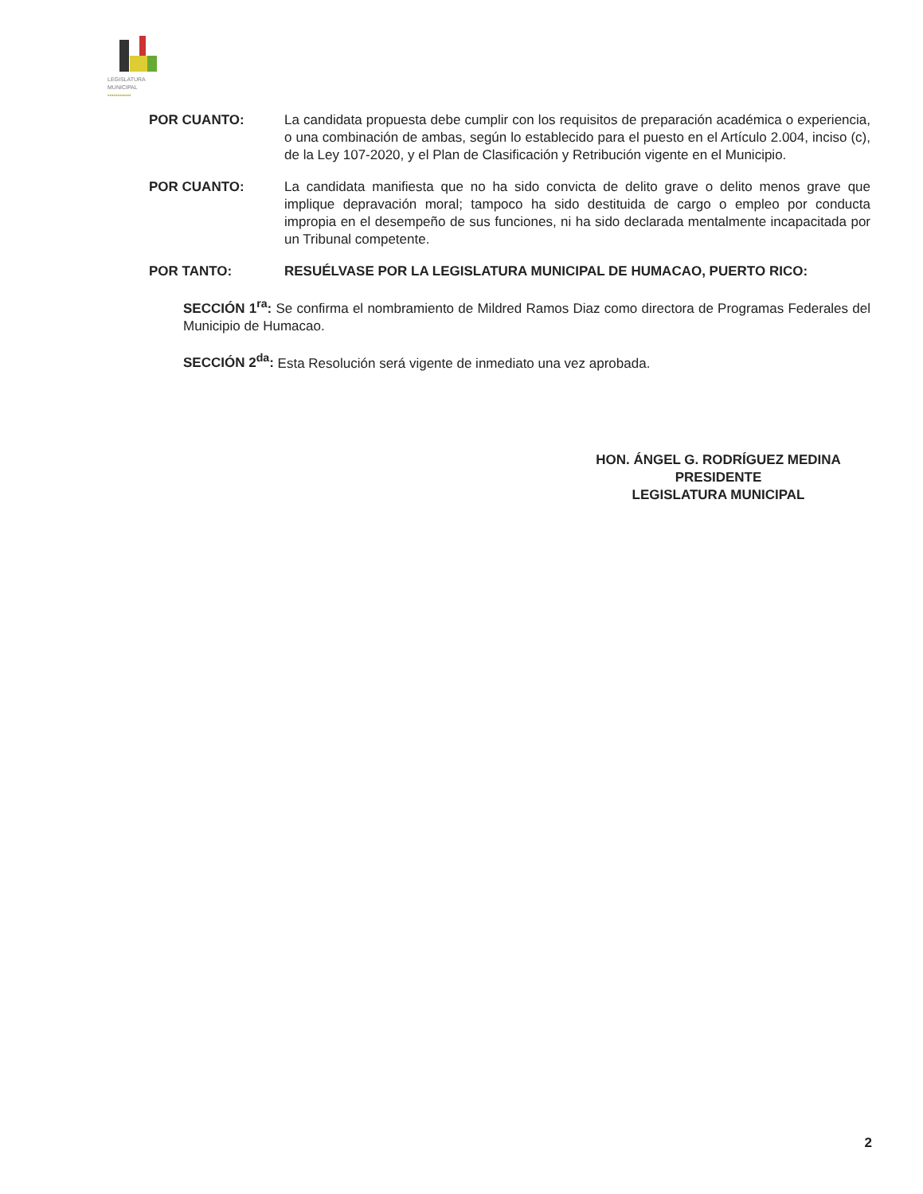LEGISLATURA
MUNICIPAL
••••••••••••
POR CUANTO: La candidata propuesta debe cumplir con los requisitos de preparación académica o experiencia, o una combinación de ambas, según lo establecido para el puesto en el Artículo 2.004, inciso (c), de la Ley 107-2020, y el Plan de Clasificación y Retribución vigente en el Municipio.
POR CUANTO: La candidata manifiesta que no ha sido convicta de delito grave o delito menos grave que implique depravación moral; tampoco ha sido destituida de cargo o empleo por conducta impropia en el desempeño de sus funciones, ni ha sido declarada mentalmente incapacitada por un Tribunal competente.
POR TANTO: RESUÉLVASE POR LA LEGISLATURA MUNICIPAL DE HUMACAO, PUERTO RICO:
SECCIÓN 1<sup>ra</sup>: Se confirma el nombramiento de Mildred Ramos Diaz como directora de Programas Federales del Municipio de Humacao.
SECCIÓN 2<sup>da</sup>: Esta Resolución será vigente de inmediato una vez aprobada.
HON. ÁNGEL G. RODRÍGUEZ MEDINA
PRESIDENTE
LEGISLATURA MUNICIPAL
2